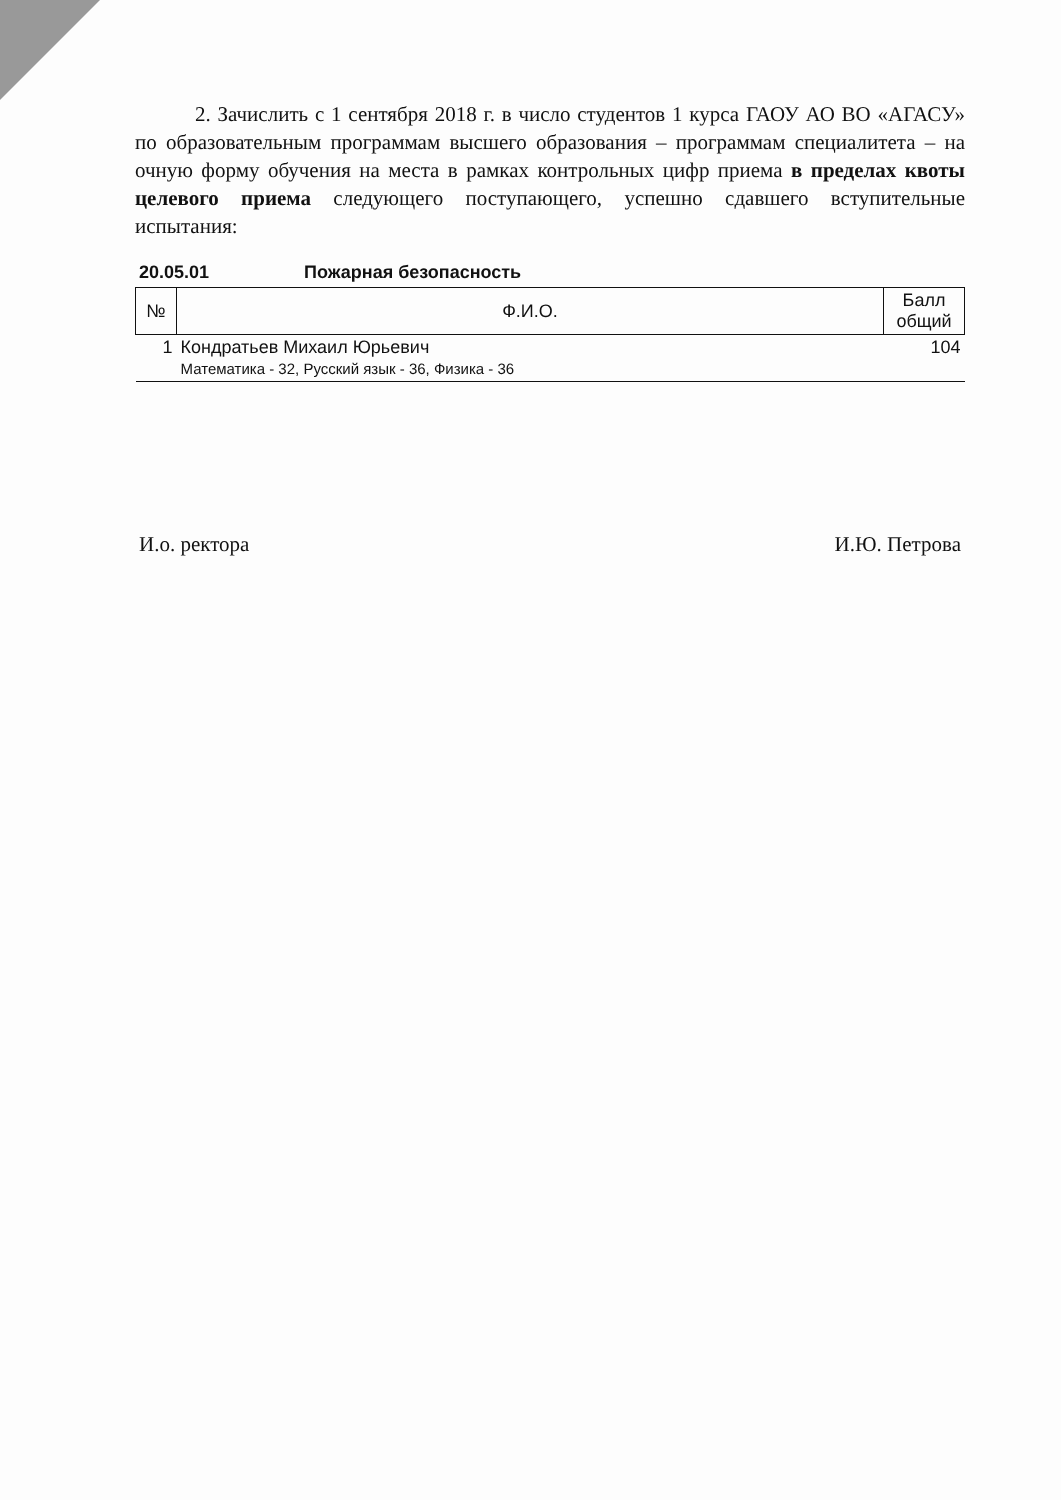2. Зачислить с 1 сентября 2018 г. в число студентов 1 курса ГАОУ АО ВО «АГАСУ» по образовательным программам высшего образования – программам специалитета – на очную форму обучения на места в рамках контрольных цифр приема в пределах квоты целевого приема следующего поступающего, успешно сдавшего вступительные испытания:
20.05.01 Пожарная безопасность
| № | Ф.И.О. | Балл общий |
| --- | --- | --- |
| 1 | Кондратьев Михаил Юрьевич Математика - 32, Русский язык - 36, Физика - 36 | 104 |
И.о. ректора И.Ю. Петрова